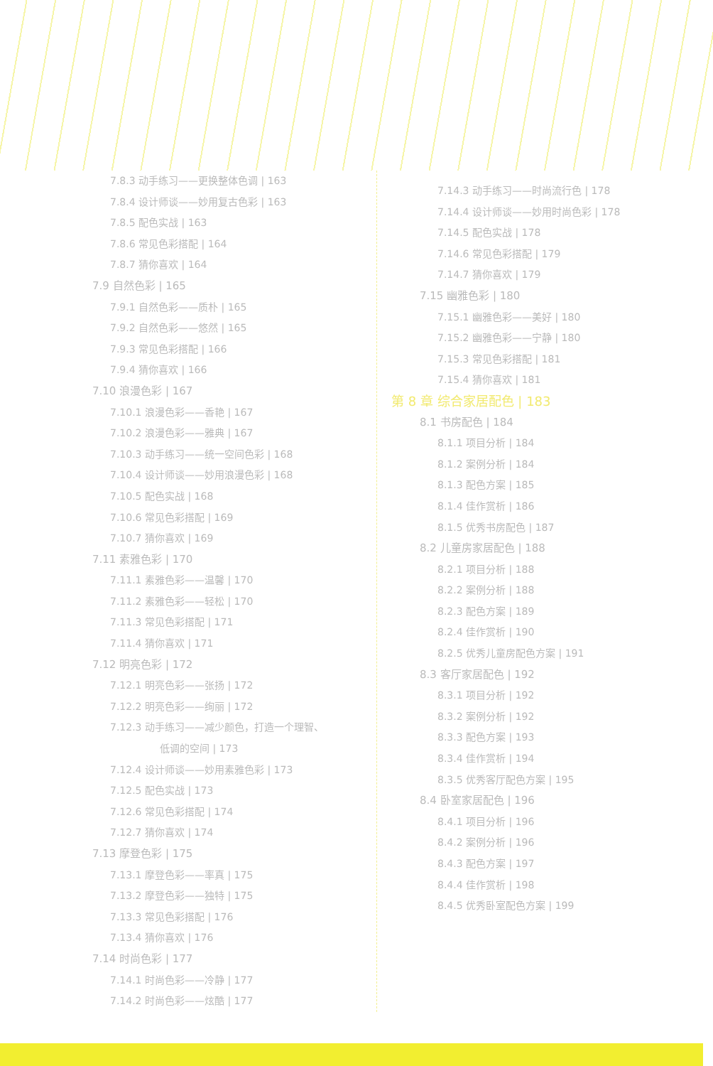7.8.3 动手练习——更换整体色调 | 163
7.8.4 设计师谈——妙用复古色彩 | 163
7.8.5 配色实战 | 163
7.8.6 常见色彩搭配 | 164
7.8.7 猜你喜欢 | 164
7.9 自然色彩 | 165
7.9.1 自然色彩——质朴 | 165
7.9.2 自然色彩——悠然 | 165
7.9.3 常见色彩搭配 | 166
7.9.4 猜你喜欢 | 166
7.10 浪漫色彩 | 167
7.10.1 浪漫色彩——香艳 | 167
7.10.2 浪漫色彩——雅典 | 167
7.10.3 动手练习——统一空间色彩 | 168
7.10.4 设计师谈——妙用浪漫色彩 | 168
7.10.5 配色实战 | 168
7.10.6 常见色彩搭配 | 169
7.10.7 猜你喜欢 | 169
7.11 素雅色彩 | 170
7.11.1 素雅色彩——温馨 | 170
7.11.2 素雅色彩——轻松 | 170
7.11.3 常见色彩搭配 | 171
7.11.4 猜你喜欢 | 171
7.12 明亮色彩 | 172
7.12.1 明亮色彩——张扬 | 172
7.12.2 明亮色彩——绚丽 | 172
7.12.3 动手练习——减少颜色，打造一个理智、
低调的空间 | 173
7.12.4 设计师谈——妙用素雅色彩 | 173
7.12.5 配色实战 | 173
7.12.6 常见色彩搭配 | 174
7.12.7 猜你喜欢 | 174
7.13 摩登色彩 | 175
7.13.1 摩登色彩——率真 | 175
7.13.2 摩登色彩——独特 | 175
7.13.3 常见色彩搭配 | 176
7.13.4 猜你喜欢 | 176
7.14 时尚色彩 | 177
7.14.1 时尚色彩——冷静 | 177
7.14.2 时尚色彩——炫酷 | 177
7.14.3 动手练习——时尚流行色 | 178
7.14.4 设计师谈——妙用时尚色彩 | 178
7.14.5 配色实战 | 178
7.14.6 常见色彩搭配 | 179
7.14.7 猜你喜欢 | 179
7.15 幽雅色彩 | 180
7.15.1 幽雅色彩——美好 | 180
7.15.2 幽雅色彩——宁静 | 180
7.15.3 常见色彩搭配 | 181
7.15.4 猜你喜欢 | 181
第 8 章 综合家居配色 | 183
8.1 书房配色 | 184
8.1.1 项目分析 | 184
8.1.2 案例分析 | 184
8.1.3 配色方案 | 185
8.1.4 佳作赏析 | 186
8.1.5 优秀书房配色 | 187
8.2 儿童房家居配色 | 188
8.2.1 项目分析 | 188
8.2.2 案例分析 | 188
8.2.3 配色方案 | 189
8.2.4 佳作赏析 | 190
8.2.5 优秀儿童房配色方案 | 191
8.3 客厅家居配色 | 192
8.3.1 项目分析 | 192
8.3.2 案例分析 | 192
8.3.3 配色方案 | 193
8.3.4 佳作赏析 | 194
8.3.5 优秀客厅配色方案 | 195
8.4 卧室家居配色 | 196
8.4.1 项目分析 | 196
8.4.2 案例分析 | 196
8.4.3 配色方案 | 197
8.4.4 佳作赏析 | 198
8.4.5 优秀卧室配色方案 | 199